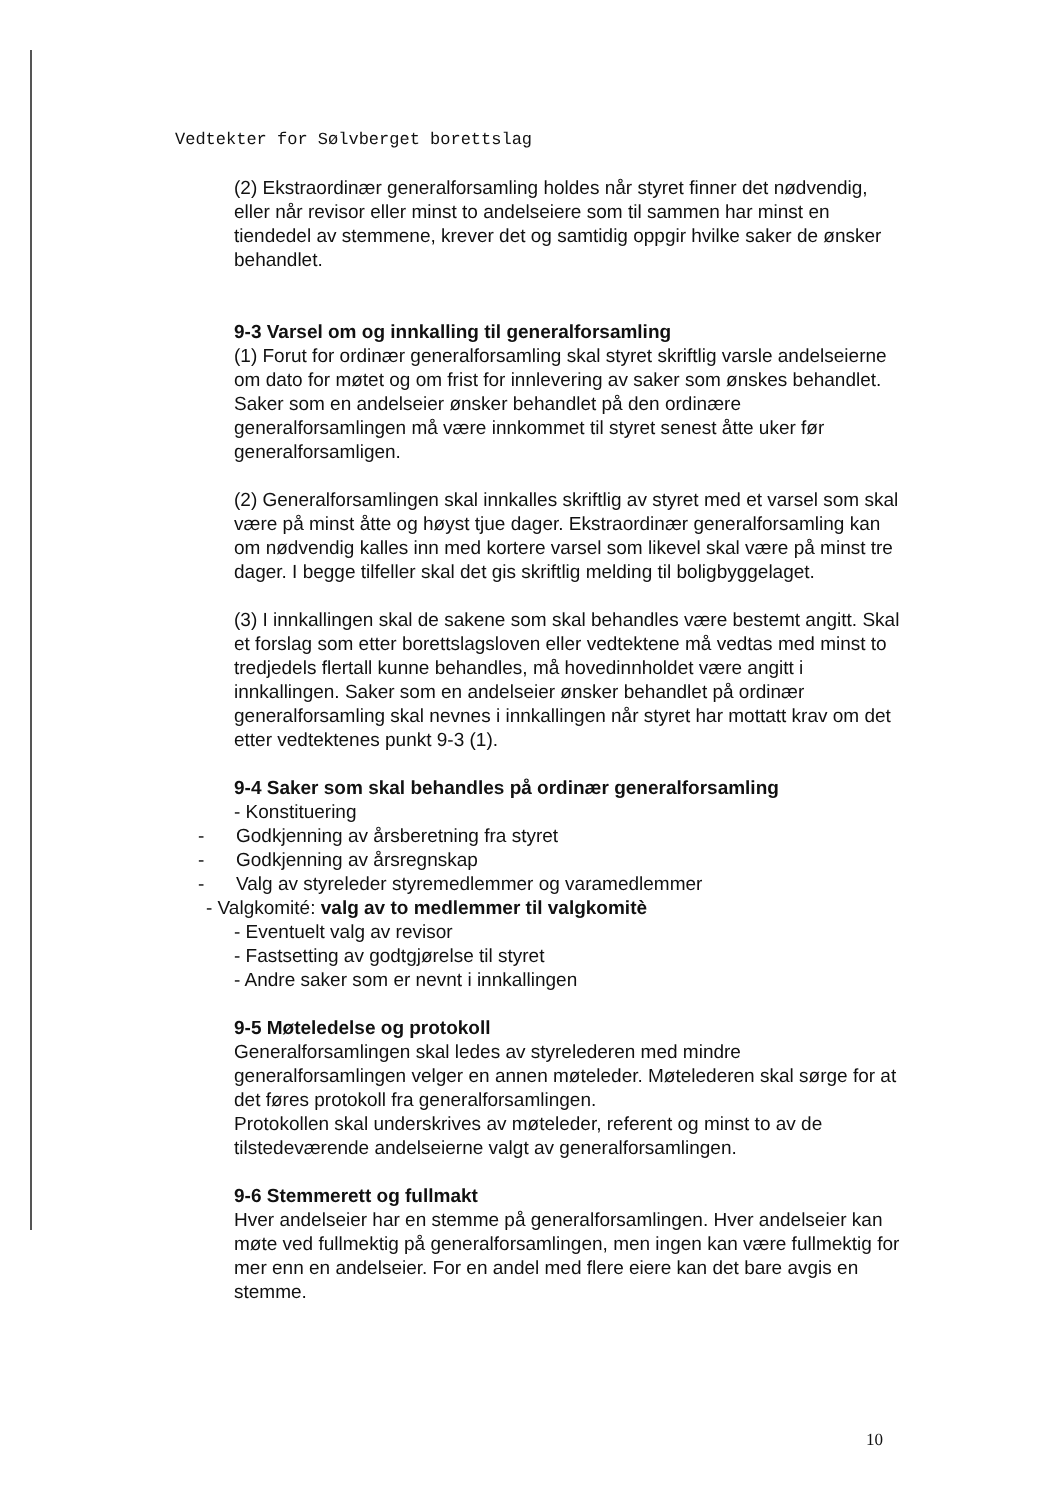Vedtekter for Sølvberget borettslag
(2) Ekstraordinær generalforsamling holdes når styret finner det nødvendig, eller når revisor eller minst to andelseiere som til sammen har minst en tiendedel av stemmene, krever det og samtidig oppgir hvilke saker de ønsker behandlet.
9-3 Varsel om og innkalling til generalforsamling
(1) Forut for ordinær generalforsamling skal styret skriftlig varsle andelseierne om dato for møtet og om frist for innlevering av saker som ønskes behandlet. Saker som en andelseier ønsker behandlet på den ordinære generalforsamlingen må være innkommet til styret senest åtte uker før generalforsamligen.
(2) Generalforsamlingen skal innkalles skriftlig av styret med et varsel som skal være på minst åtte og høyst tjue dager. Ekstraordinær generalforsamling kan om nødvendig kalles inn med kortere varsel som likevel skal være på minst tre dager. I begge tilfeller skal det gis skriftlig melding til boligbyggelaget.
(3) I innkallingen skal de sakene som skal behandles være bestemt angitt. Skal et forslag som etter borettslagsloven eller vedtektene må vedtas med minst to tredjedels flertall kunne behandles, må hovedinnholdet være angitt i innkallingen. Saker som en andelseier ønsker behandlet på ordinær generalforsamling skal nevnes i innkallingen når styret har mottatt krav om det etter vedtektenes punkt 9-3 (1).
9-4 Saker som skal behandles på ordinær generalforsamling
- Konstituering
- Godkjenning av årsberetning fra styret
- Godkjenning av årsregnskap
- Valg av styreleder styremedlemmer og varamedlemmer
- Valgkomité: valg av to medlemmer til valgkomitè
- Eventuelt valg av revisor
- Fastsetting av godtgjørelse til styret
- Andre saker som er nevnt i innkallingen
9-5 Møteledelse og protokoll
Generalforsamlingen skal ledes av styrelederen med mindre generalforsamlingen velger en annen møteleder. Møtelederen skal sørge for at det føres protokoll fra generalforsamlingen.
Protokollen skal underskrives av møteleder, referent og minst to av de tilstedeværende andelseierne valgt av generalforsamlingen.
9-6 Stemmerett og fullmakt
Hver andelseier har en stemme på generalforsamlingen. Hver andelseier kan møte ved fullmektig på generalforsamlingen, men ingen kan være fullmektig for mer enn en andelseier. For en andel med flere eiere kan det bare avgis en stemme.
10